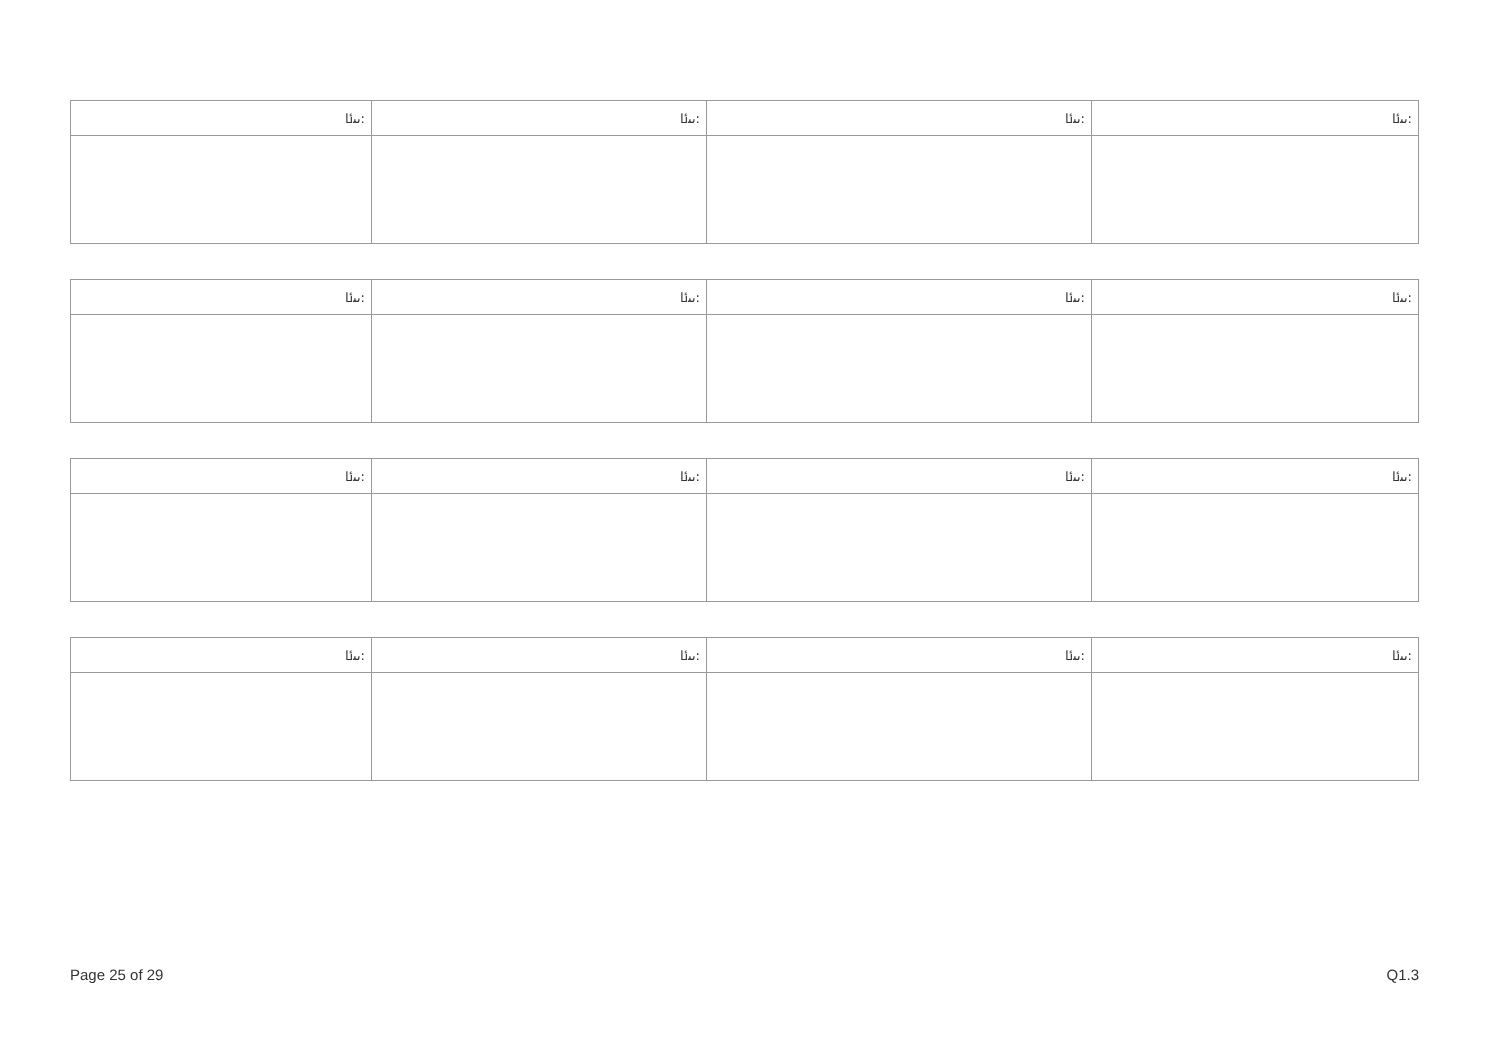| ﯨﯩﯪ: | ﯨﯩﯪ: | ﯨﯩﯪ: | ﯨﯩﯪ: |
| ﯨﯩﯪ: | ﯨﯩﯪ: | ﯨﯩﯪ: | ﯨﯩﯪ: |
| ﯨﯩﯪ: | ﯨﯩﯪ: | ﯨﯩﯪ: | ﯨﯩﯪ: |
| ﯨﯩﯪ: | ﯨﯩﯪ: | ﯨﯩﯪ: | ﯨﯩﯪ: |
Page 25 of 29 Q1.3